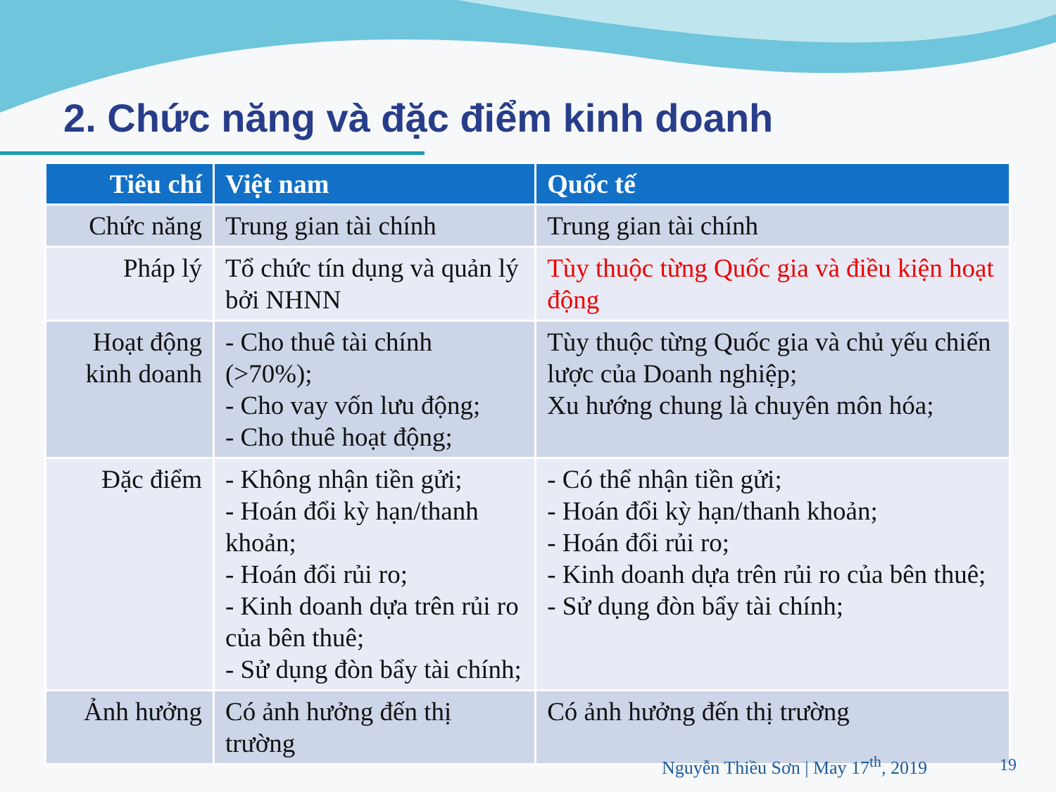2. Chức năng và đặc điểm kinh doanh
| Tiêu chí | Việt nam | Quốc tế |
| --- | --- | --- |
| Chức năng | Trung gian tài chính | Trung gian tài chính |
| Pháp lý | Tổ chức tín dụng và quản lý bởi NHNN | Tùy thuộc từng Quốc gia và điều kiện hoạt động |
| Hoạt động kinh doanh | - Cho thuê tài chính (>70%); - Cho vay vốn lưu động; - Cho thuê hoạt động; | Tùy thuộc từng Quốc gia và chủ yếu chiến lược của Doanh nghiệp; Xu hướng chung là chuyên môn hóa; |
| Đặc điểm | - Không nhận tiền gửi; - Hoán đổi kỳ hạn/thanh khoản; - Hoán đổi rủi ro; - Kinh doanh dựa trên rủi ro của bên thuê; - Sử dụng đòn bẩy tài chính; | - Có thể nhận tiền gửi; - Hoán đổi kỳ hạn/thanh khoản; - Hoán đổi rủi ro; - Kinh doanh dựa trên rủi ro của bên thuê; - Sử dụng đòn bẩy tài chính; |
| Ảnh hưởng | Có ảnh hưởng đến thị trường | Có ảnh hưởng đến thị trường |
Nguyễn Thiều Sơn | May 17<sup>th</sup>, 2019
19